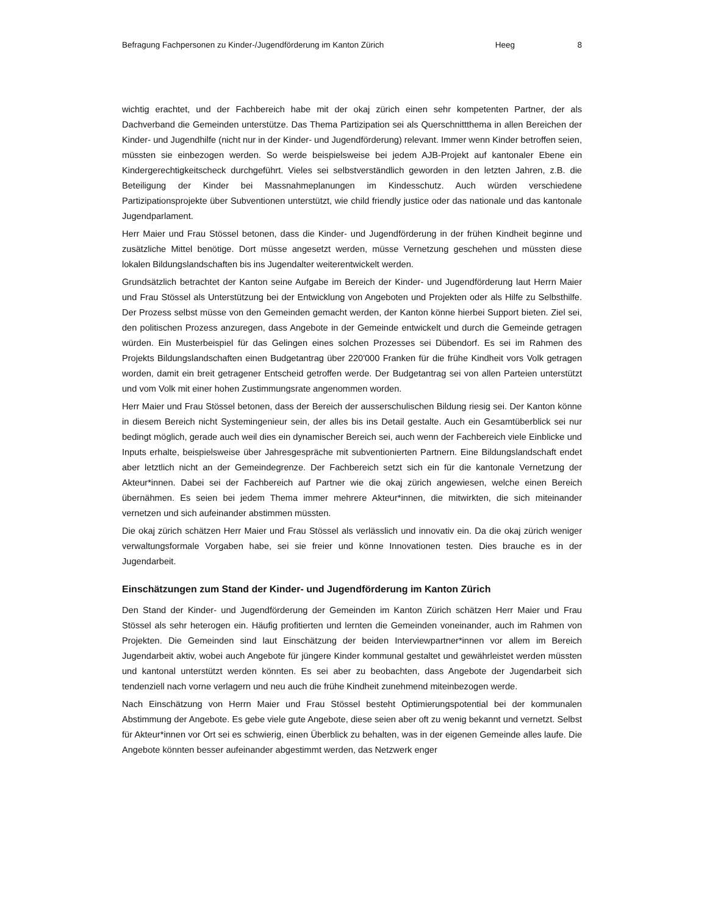Befragung Fachpersonen zu Kinder-/Jugendförderung im Kanton Zürich Heeg 8
wichtig erachtet, und der Fachbereich habe mit der okaj zürich einen sehr kompetenten Partner, der als Dachverband die Gemeinden unterstütze. Das Thema Partizipation sei als Querschnittthema in allen Bereichen der Kinder- und Jugendhilfe (nicht nur in der Kinder- und Jugendförderung) relevant. Immer wenn Kinder betroffen seien, müssten sie einbezogen werden. So werde beispielsweise bei jedem AJB-Projekt auf kantonaler Ebene ein Kindergerechtigkeitscheck durchgeführt. Vieles sei selbstverständlich geworden in den letzten Jahren, z.B. die Beteiligung der Kinder bei Massnahmeplanungen im Kindesschutz. Auch würden verschiedene Partizipationsprojekte über Subventionen unterstützt, wie child friendly justice oder das nationale und das kantonale Jugendparlament.
Herr Maier und Frau Stössel betonen, dass die Kinder- und Jugendförderung in der frühen Kindheit beginne und zusätzliche Mittel benötige. Dort müsse angesetzt werden, müsse Vernetzung geschehen und müssten diese lokalen Bildungslandschaften bis ins Jugendalter weiterentwickelt werden.
Grundsätzlich betrachtet der Kanton seine Aufgabe im Bereich der Kinder- und Jugendförderung laut Herrn Maier und Frau Stössel als Unterstützung bei der Entwicklung von Angeboten und Projekten oder als Hilfe zu Selbsthilfe. Der Prozess selbst müsse von den Gemeinden gemacht werden, der Kanton könne hierbei Support bieten. Ziel sei, den politischen Prozess anzuregen, dass Angebote in der Gemeinde entwickelt und durch die Gemeinde getragen würden. Ein Musterbeispiel für das Gelingen eines solchen Prozesses sei Dübendorf. Es sei im Rahmen des Projekts Bildungslandschaften einen Budgetantrag über 220'000 Franken für die frühe Kindheit vors Volk getragen worden, damit ein breit getragener Entscheid getroffen werde. Der Budgetantrag sei von allen Parteien unterstützt und vom Volk mit einer hohen Zustimmungsrate angenommen worden.
Herr Maier und Frau Stössel betonen, dass der Bereich der ausserschulischen Bildung riesig sei. Der Kanton könne in diesem Bereich nicht Systemingenieur sein, der alles bis ins Detail gestalte. Auch ein Gesamtüberblick sei nur bedingt möglich, gerade auch weil dies ein dynamischer Bereich sei, auch wenn der Fachbereich viele Einblicke und Inputs erhalte, beispielsweise über Jahresgespräche mit subventionierten Partnern. Eine Bildungslandschaft endet aber letztlich nicht an der Gemeindegrenze. Der Fachbereich setzt sich ein für die kantonale Vernetzung der Akteur*innen. Dabei sei der Fachbereich auf Partner wie die okaj zürich angewiesen, welche einen Bereich übernähmen. Es seien bei jedem Thema immer mehrere Akteur*innen, die mitwirkten, die sich miteinander vernetzen und sich aufeinander abstimmen müssten.
Die okaj zürich schätzen Herr Maier und Frau Stössel als verlässlich und innovativ ein. Da die okaj zürich weniger verwaltungsformale Vorgaben habe, sei sie freier und könne Innovationen testen. Dies brauche es in der Jugendarbeit.
Einschätzungen zum Stand der Kinder- und Jugendförderung im Kanton Zürich
Den Stand der Kinder- und Jugendförderung der Gemeinden im Kanton Zürich schätzen Herr Maier und Frau Stössel als sehr heterogen ein. Häufig profitierten und lernten die Gemeinden voneinander, auch im Rahmen von Projekten. Die Gemeinden sind laut Einschätzung der beiden Interviewpartner*innen vor allem im Bereich Jugendarbeit aktiv, wobei auch Angebote für jüngere Kinder kommunal gestaltet und gewährleistet werden müssten und kantonal unterstützt werden könnten. Es sei aber zu beobachten, dass Angebote der Jugendarbeit sich tendenziell nach vorne verlagern und neu auch die frühe Kindheit zunehmend miteinbezogen werde.
Nach Einschätzung von Herrn Maier und Frau Stössel besteht Optimierungspotential bei der kommunalen Abstimmung der Angebote. Es gebe viele gute Angebote, diese seien aber oft zu wenig bekannt und vernetzt. Selbst für Akteur*innen vor Ort sei es schwierig, einen Überblick zu behalten, was in der eigenen Gemeinde alles laufe. Die Angebote könnten besser aufeinander abgestimmt werden, das Netzwerk enger